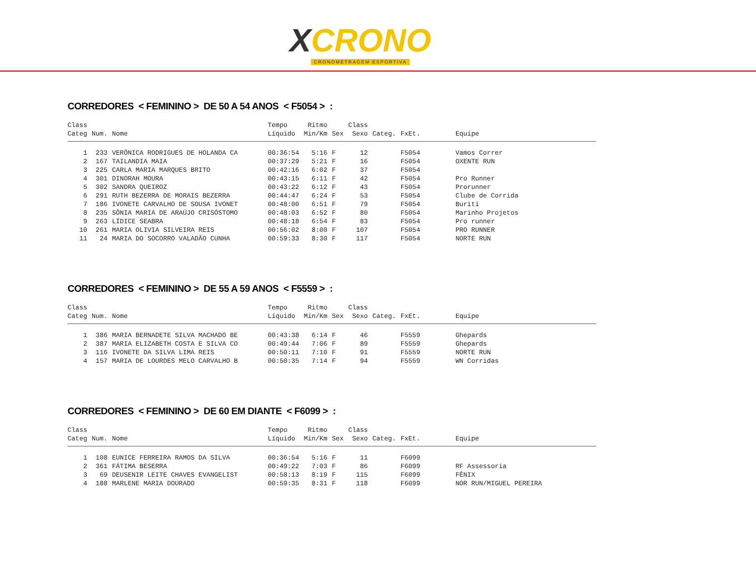XCRONO
CRONOMETRAGEM ESPORTIVA
CORREDORES < FEMININO > DE 50 A 54 ANOS < F5054 > :
| Class Categ | Num. | Nome | Tempo Líquido | Ritmo Min/Km | Sex | Class Sexo | Categ. | FxEt. | Equipe |
| --- | --- | --- | --- | --- | --- | --- | --- | --- | --- |
| 1 | 233 | VERÔNICA RODRIGUES DE HOLANDA CA | 00:36:54 | 5:16 | F | 12 | | F5054 | Vamos Correr |
| 2 | 167 | TAILANDIA MAIA | 00:37:29 | 5:21 | F | 16 | | F5054 | OXENTE RUN |
| 3 | 225 | CARLA MARIA MARQUES BRITO | 00:42:16 | 6:02 | F | 37 | | F5054 | |
| 4 | 301 | DINORAH MOURA | 00:43:15 | 6:11 | F | 42 | | F5054 | Pro Runner |
| 5 | 302 | SANDRA QUEIROZ | 00:43:22 | 6:12 | F | 43 | | F5054 | Prorunner |
| 6 | 291 | RUTH BEZERRA DE MORAIS BEZERRA | 00:44:47 | 6:24 | F | 53 | | F5054 | Clube de Corrida |
| 7 | 186 | IVONETE CARVALHO DE SOUSA IVONET | 00:48:00 | 6:51 | F | 79 | | F5054 | Buriti |
| 8 | 235 | SÔNIA MARIA DE ARAÚJO CRISÓSTOMO | 00:48:03 | 6:52 | F | 80 | | F5054 | Marinho Projetos |
| 9 | 263 | LÍDICE SEABRA | 00:48:18 | 6:54 | F | 83 | | F5054 | Pro runner |
| 10 | 261 | MARIA OLIVIA SILVEIRA REIS | 00:56:02 | 8:00 | F | 107 | | F5054 | PRO RUNNER |
| 11 | 24 | MARIA DO SOCORRO VALADÃO CUNHA | 00:59:33 | 8:30 | F | 117 | | F5054 | NORTE RUN |
CORREDORES < FEMININO > DE 55 A 59 ANOS < F5559 > :
| Class Categ | Num. | Nome | Tempo Líquido | Ritmo Min/Km | Sex | Class Sexo | Categ. | FxEt. | Equipe |
| --- | --- | --- | --- | --- | --- | --- | --- | --- | --- |
| 1 | 386 | MARIA BERNADETE SILVA MACHADO BE | 00:43:38 | 6:14 | F | 46 | | F5559 | Ghepards |
| 2 | 387 | MARIA ELIZABETH COSTA E SILVA CO | 00:49:44 | 7:06 | F | 89 | | F5559 | Ghepards |
| 3 | 116 | IVONETE DA SILVA LIMA REIS | 00:50:11 | 7:10 | F | 91 | | F5559 | NORTE RUN |
| 4 | 157 | MARIA DE LOURDES MELO CARVALHO B | 00:50:35 | 7:14 | F | 94 | | F5559 | WN Corridas |
CORREDORES < FEMININO > DE 60 EM DIANTE < F6099 > :
| Class Categ | Num. | Nome | Tempo Líquido | Ritmo Min/Km | Sex | Class Sexo | Categ. | FxEt. | Equipe |
| --- | --- | --- | --- | --- | --- | --- | --- | --- | --- |
| 1 | 108 | EUNICE FERREIRA RAMOS DA SILVA | 00:36:54 | 5:16 | F | 11 | | F6099 | |
| 2 | 361 | FÁTIMA BESERRA | 00:49:22 | 7:03 | F | 86 | | F6099 | RF Assessoria |
| 3 | 69 | DEUSENIR LEITE CHAVES EVANGELIST | 00:58:13 | 8:19 | F | 115 | | F6099 | FÊNIX |
| 4 | 188 | MARLENE MARIA DOURADO | 00:59:35 | 8:31 | F | 118 | | F6099 | NOR RUN/MIGUEL PEREIRA |